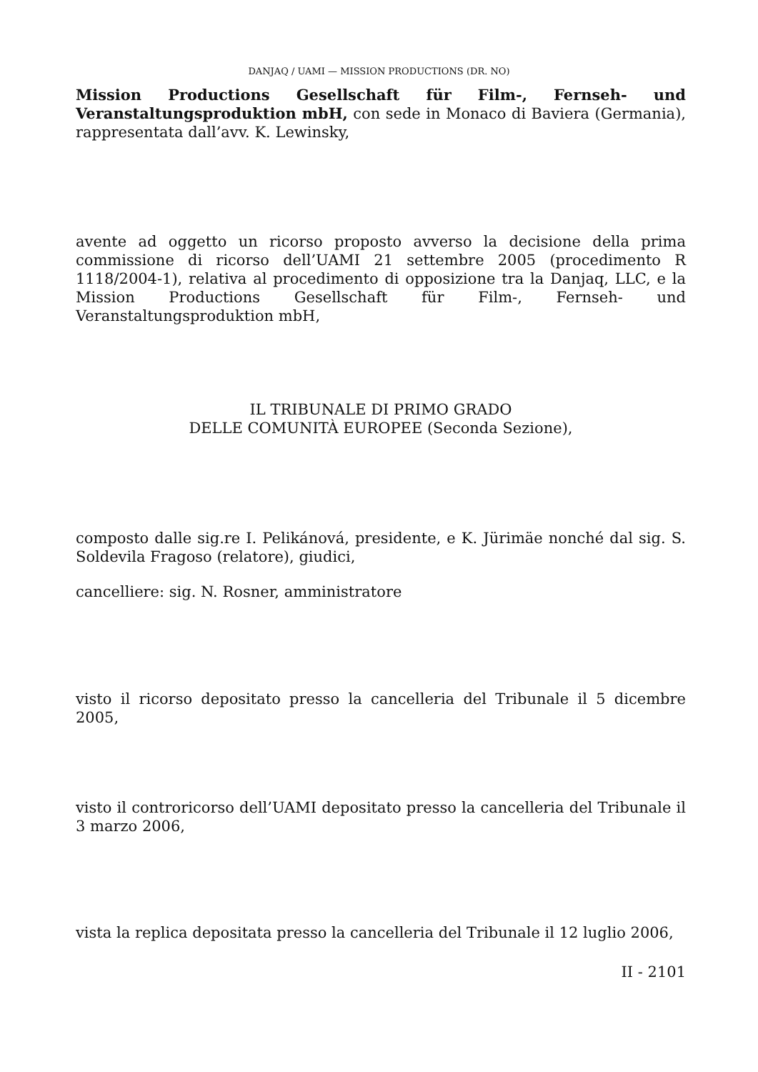DANJAQ / UAMI — MISSION PRODUCTIONS (DR. NO)
Mission Productions Gesellschaft für Film-, Fernseh- und Veranstaltungsproduktion mbH, con sede in Monaco di Baviera (Germania), rappresentata dall’avv. K. Lewinsky,
avente ad oggetto un ricorso proposto avverso la decisione della prima commissione di ricorso dell’UAMI 21 settembre 2005 (procedimento R 1118/2004-1), relativa al procedimento di opposizione tra la Danjaq, LLC, e la Mission Productions Gesellschaft für Film-, Fernseh- und Veranstaltungsproduktion mbH,
IL TRIBUNALE DI PRIMO GRADO
DELLE COMUNITÀ EUROPEE (Seconda Sezione),
composto dalle sig.re I. Pelikánová, presidente, e K. Jürimäe nonché dal sig. S. Soldevila Fragoso (relatore), giudici,
cancelliere: sig. N. Rosner, amministratore
visto il ricorso depositato presso la cancelleria del Tribunale il 5 dicembre 2005,
visto il controricorso dell’UAMI depositato presso la cancelleria del Tribunale il 3 marzo 2006,
vista la replica depositata presso la cancelleria del Tribunale il 12 luglio 2006,
II - 2101